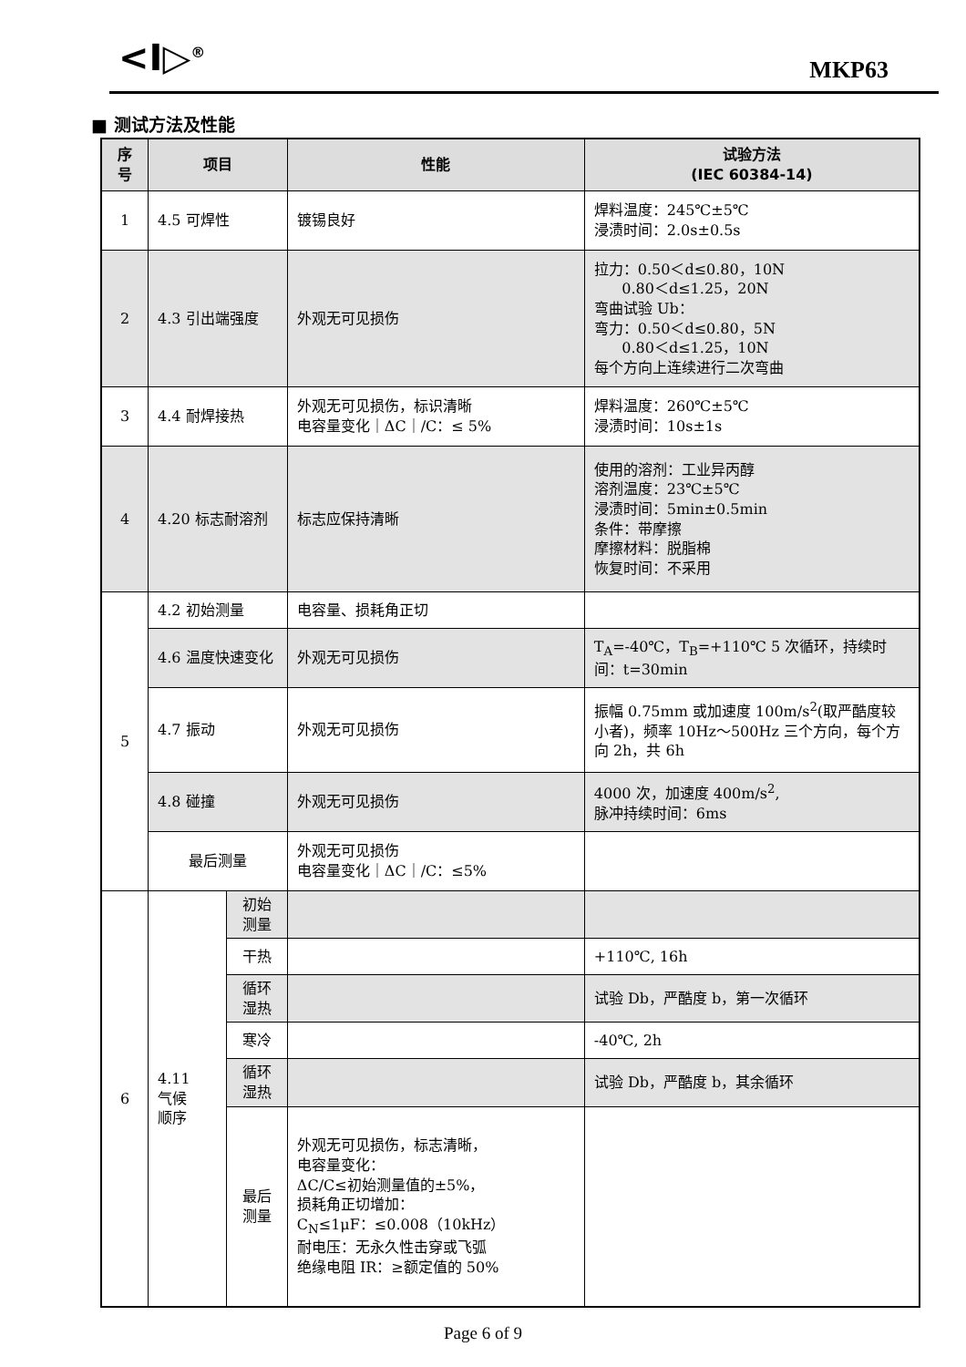<I▷<sup>®</sup> MKP63
■ 测试方法及性能
| 序号 | 项目 | | 性能 | 试验方法 (IEC 60384-14) |
| --- | --- | --- | --- | --- |
| 1 | 4.5 可焊性 | | 镀锡良好 | 焊料温度：245℃±5℃ 浸渍时间：2.0s±0.5s |
| 2 | 4.3 引出端强度 | | 外观无可见损伤 | 拉力：0.50＜d≤0.80，10N 0.80＜d≤1.25，20N 弯曲试验 Ub： 弯力：0.50＜d≤0.80，5N 0.80＜d≤1.25，10N 每个方向上连续进行二次弯曲 |
| 3 | 4.4 耐焊接热 | | 外观无可见损伤，标识清晰 电容量变化｜ΔC｜/C：≤ 5% | 焊料温度：260℃±5℃ 浸渍时间：10s±1s |
| 4 | 4.20 标志耐溶剂 | | 标志应保持清晰 | 使用的溶剂：工业异丙醇 溶剂温度：23℃±5℃ 浸渍时间：5min±0.5min 条件：带摩擦 摩擦材料：脱脂棉 恢复时间：不采用 |
| 5 | 4.2 初始测量 | | 电容量、损耗角正切 | |
| | 4.6 温度快速变化 | | 外观无可见损伤 | T<sub>A</sub>=-40℃，T<sub>B</sub>=+110℃ 5 次循环，持续时间：t=30min |
| | 4.7 振动 | | 外观无可见损伤 | 振幅 0.75mm 或加速度 100m/s<sup>2</sup>(取严酷度较小者)，频率 10Hz～500Hz 三个方向，每个方向 2h，共 6h |
| | 4.8 碰撞 | | 外观无可见损伤 | 4000 次，加速度 400m/s<sup>2</sup>, 脉冲持续时间：6ms |
| | 最后测量 | | 外观无可见损伤 电容量变化｜ΔC｜/C：≤5% | |
| 6 | 4.11 气候 顺序 | 初始测量 | | |
| | | 干热 | | +110℃, 16h |
| | | 循环湿热 | | 试验 Db，严酷度 b，第一次循环 |
| | | 寒冷 | | -40℃, 2h |
| | | 循环湿热 | | 试验 Db，严酷度 b，其余循环 |
| | | 最后测量 | 外观无可见损伤，标志清晰， 电容量变化： ΔC/C≤初始测量值的±5%， 损耗角正切增加： C<sub>N</sub>≤1μF：≤0.008（10kHz） 耐电压：无永久性击穿或飞弧 绝缘电阻 IR：≥额定值的 50% | |
Page 6 of 9